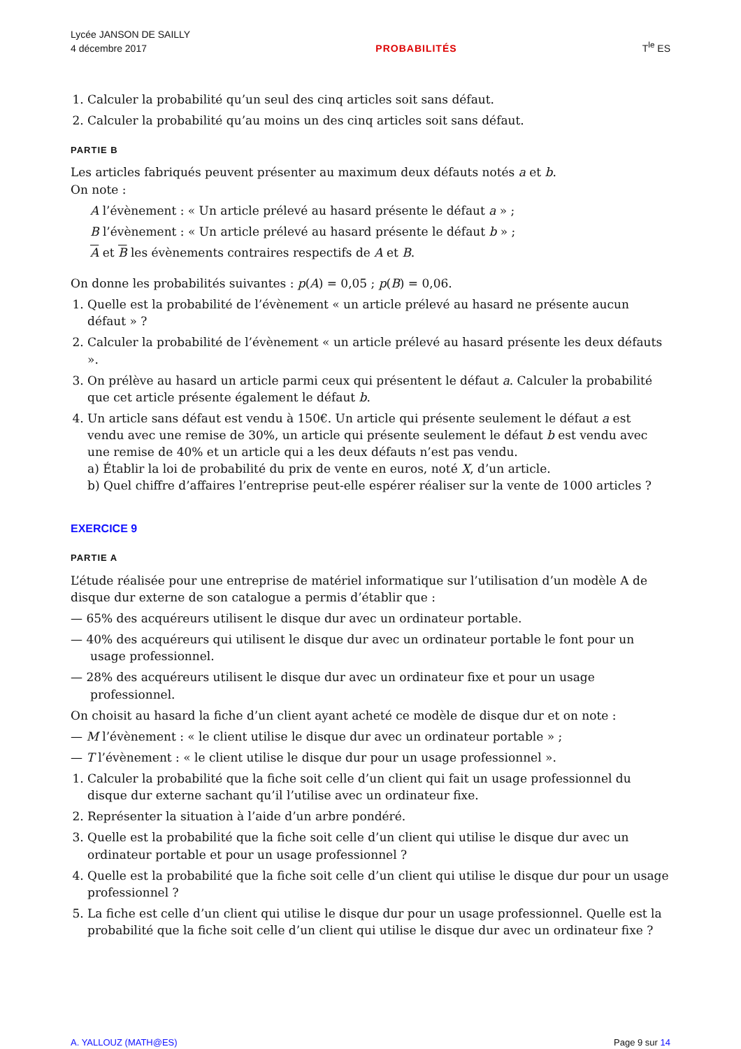Lycée JANSON DE SAILLY
4 décembre 2017
PROBABILITÉS
T<sup>le</sup> ES
1. Calculer la probabilité qu’un seul des cinq articles soit sans défaut.
2. Calculer la probabilité qu’au moins un des cinq articles soit sans défaut.
PARTIE B
Les articles fabriqués peuvent présenter au maximum deux défauts notés a et b.
On note :
A l’évènement : « Un article prélevé au hasard présente le défaut a » ;
B l’évènement : « Un article prélevé au hasard présente le défaut b » ;
A et B les évènements contraires respectifs de A et B.
On donne les probabilités suivantes : p(A) = 0,05 ; p(B) = 0,06.
1. Quelle est la probabilité de l’évènement « un article prélevé au hasard ne présente aucun défaut » ?
2. Calculer la probabilité de l’évènement « un article prélevé au hasard présente les deux défauts ».
3. On prélève au hasard un article parmi ceux qui présentent le défaut a. Calculer la probabilité que cet article présente également le défaut b.
4. Un article sans défaut est vendu à 150€. Un article qui présente seulement le défaut a est vendu avec une remise de 30%, un article qui présente seulement le défaut b est vendu avec une remise de 40% et un article qui a les deux défauts n’est pas vendu.
a) Établir la loi de probabilité du prix de vente en euros, noté X, d’un article.
b) Quel chiffre d’affaires l’entreprise peut-elle espérer réaliser sur la vente de 1000 articles ?
EXERCICE 9
PARTIE A
L’étude réalisée pour une entreprise de matériel informatique sur l’utilisation d’un modèle A de disque dur externe de son catalogue a permis d’établir que :
— 65% des acquéreurs utilisent le disque dur avec un ordinateur portable.
— 40% des acquéreurs qui utilisent le disque dur avec un ordinateur portable le font pour un usage professionnel.
— 28% des acquéreurs utilisent le disque dur avec un ordinateur fixe et pour un usage professionnel.
On choisit au hasard la fiche d’un client ayant acheté ce modèle de disque dur et on note :
— M l’évènement : « le client utilise le disque dur avec un ordinateur portable » ;
— T l’évènement : « le client utilise le disque dur pour un usage professionnel ».
1. Calculer la probabilité que la fiche soit celle d’un client qui fait un usage professionnel du disque dur externe sachant qu’il l’utilise avec un ordinateur fixe.
2. Représenter la situation à l’aide d’un arbre pondéré.
3. Quelle est la probabilité que la fiche soit celle d’un client qui utilise le disque dur avec un ordinateur portable et pour un usage professionnel ?
4. Quelle est la probabilité que la fiche soit celle d’un client qui utilise le disque dur pour un usage professionnel ?
5. La fiche est celle d’un client qui utilise le disque dur pour un usage professionnel. Quelle est la probabilité que la fiche soit celle d’un client qui utilise le disque dur avec un ordinateur fixe ?
A. YALLOUZ (MATH@ES) Page 9 sur 14